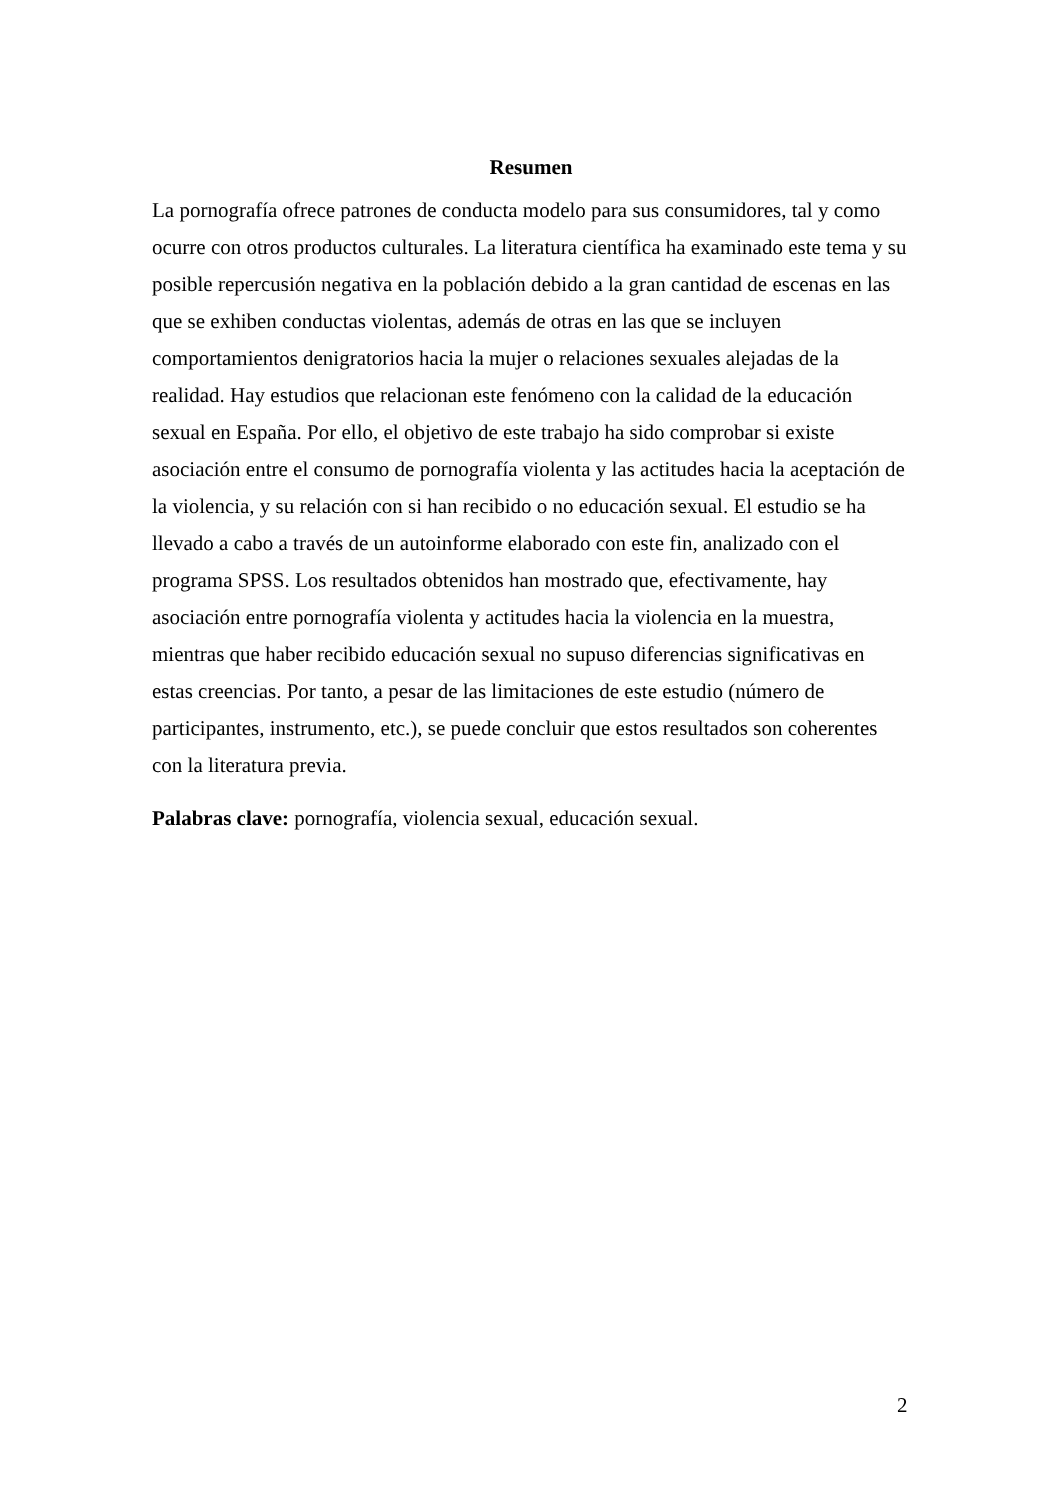Resumen
La pornografía ofrece patrones de conducta modelo para sus consumidores, tal y como ocurre con otros productos culturales. La literatura científica ha examinado este tema y su posible repercusión negativa en la población debido a la gran cantidad de escenas en las que se exhiben conductas violentas, además de otras en las que se incluyen comportamientos denigratorios hacia la mujer o relaciones sexuales alejadas de la realidad. Hay estudios que relacionan este fenómeno con la calidad de la educación sexual en España. Por ello, el objetivo de este trabajo ha sido comprobar si existe asociación entre el consumo de pornografía violenta y las actitudes hacia la aceptación de la violencia, y su relación con si han recibido o no educación sexual. El estudio se ha llevado a cabo a través de un autoinforme elaborado con este fin, analizado con el programa SPSS. Los resultados obtenidos han mostrado que, efectivamente, hay asociación entre pornografía violenta y actitudes hacia la violencia en la muestra, mientras que haber recibido educación sexual no supuso diferencias significativas en estas creencias. Por tanto, a pesar de las limitaciones de este estudio (número de participantes, instrumento, etc.), se puede concluir que estos resultados son coherentes con la literatura previa.
Palabras clave: pornografía, violencia sexual, educación sexual.
2